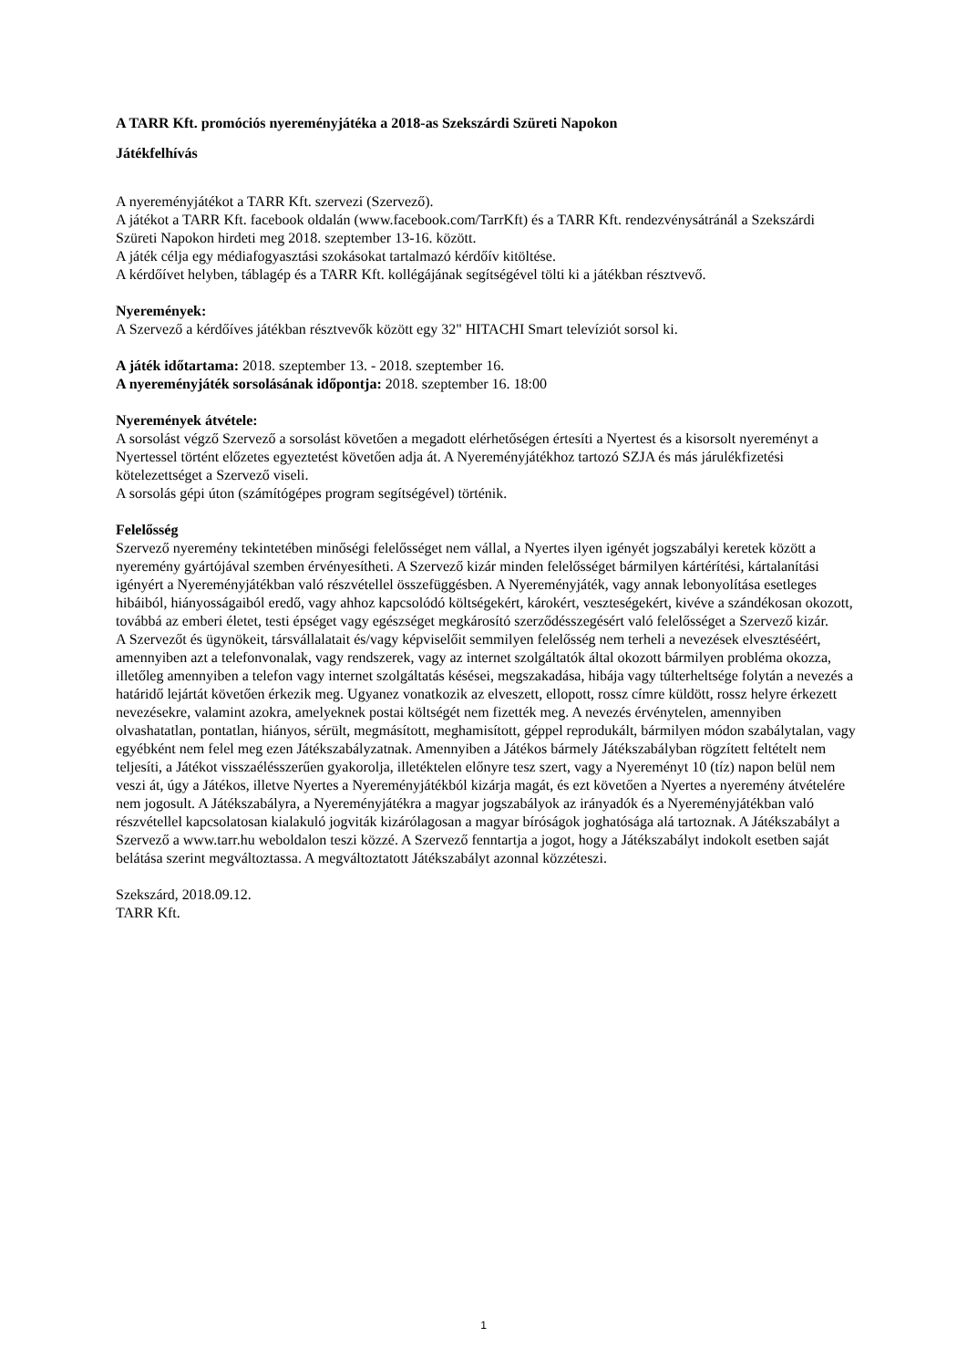A TARR Kft. promóciós nyereményjátéka a 2018-as Szekszárdi Szüreti Napokon
Játékfelhívás
A nyereményjátékot a TARR Kft. szervezi (Szervező).
A játékot a TARR Kft. facebook oldalán (www.facebook.com/TarrKft) és a TARR Kft. rendezvénysátránál a Szekszárdi Szüreti Napokon hirdeti meg 2018. szeptember 13-16. között.
A játék célja egy médiafogyasztási szokásokat tartalmazó kérdőív kitöltése.
A kérdőívet helyben, táblagép és a TARR Kft. kollégájának segítségével tölti ki a játékban résztvevő.
Nyeremények:
A Szervező a kérdőíves játékban résztvevők között egy 32" HITACHI Smart televíziót sorsol ki.
A játék időtartama: 2018. szeptember 13. - 2018. szeptember 16.
A nyereményjáték sorsolásának időpontja: 2018. szeptember 16. 18:00
Nyeremények átvétele:
A sorsolást végző Szervező a sorsolást követően a megadott elérhetőségen értesíti a Nyertest és a kisorsolt nyereményt a Nyertessel történt előzetes egyeztetést követően adja át. A Nyereményjátékhoz tartozó SZJA és más járulékfizetési kötelezettséget a Szervező viseli.
A sorsolás gépi úton (számítógépes program segítségével) történik.
Felelősség
Szervező nyeremény tekintetében minőségi felelősséget nem vállal, a Nyertes ilyen igényét jogszabályi keretek között a nyeremény gyártójával szemben érvényesítheti. A Szervező kizár minden felelősséget bármilyen kártérítési, kártalanítási igényért a Nyereményjátékban való részvétellel összefüggésben. A Nyereményjáték, vagy annak lebonyolítása esetleges hibáiból, hiányosságaiból eredő, vagy ahhoz kapcsolódó költségekért, károkért, veszteségekért, kivéve a szándékosan okozott, továbbá az emberi életet, testi épséget vagy egészséget megkárosító szerződésszegésért való felelősséget a Szervező kizár.
A Szervezőt és ügynökeit, társvállalatait és/vagy képviselőit semmilyen felelősség nem terheli a nevezések elvesztéséért, amennyiben azt a telefonvonalak, vagy rendszerek, vagy az internet szolgáltatók által okozott bármilyen probléma okozza, illetőleg amennyiben a telefon vagy internet szolgáltatás késései, megszakadása, hibája vagy túlterheltsége folytán a nevezés a határidő lejártát követően érkezik meg. Ugyanez vonatkozik az elveszett, ellopott, rossz címre küldött, rossz helyre érkezett nevezésekre, valamint azokra, amelyeknek postai költségét nem fizették meg. A nevezés érvénytelen, amennyiben olvashatatlan, pontatlan, hiányos, sérült, megmásított, meghamisított, géppel reprodukált, bármilyen módon szabálytalan, vagy egyébként nem felel meg ezen Játékszabályzatnak. Amennyiben a Játékos bármely Játékszabályban rögzített feltételt nem teljesíti, a Játékot visszaélésszerűen gyakorolja, illetéktelen előnyre tesz szert, vagy a Nyereményt 10 (tíz) napon belül nem veszi át, úgy a Játékos, illetve Nyertes a Nyereményjátékból kizárja magát, és ezt követően a Nyertes a nyeremény átvételére nem jogosult. A Játékszabályra, a Nyereményjátékra a magyar jogszabályok az irányadók és a Nyereményjátékban való részvétellel kapcsolatosan kialakuló jogviták kizárólagosan a magyar bíróságok joghatósága alá tartoznak. A Játékszabályt a Szervező a www.tarr.hu weboldalon teszi közzé. A Szervező fenntartja a jogot, hogy a Játékszabályt indokolt esetben saját belátása szerint megváltoztassa. A megváltoztatott Játékszabályt azonnal közzéteszi.
Szekszárd, 2018.09.12.
TARR Kft.
1